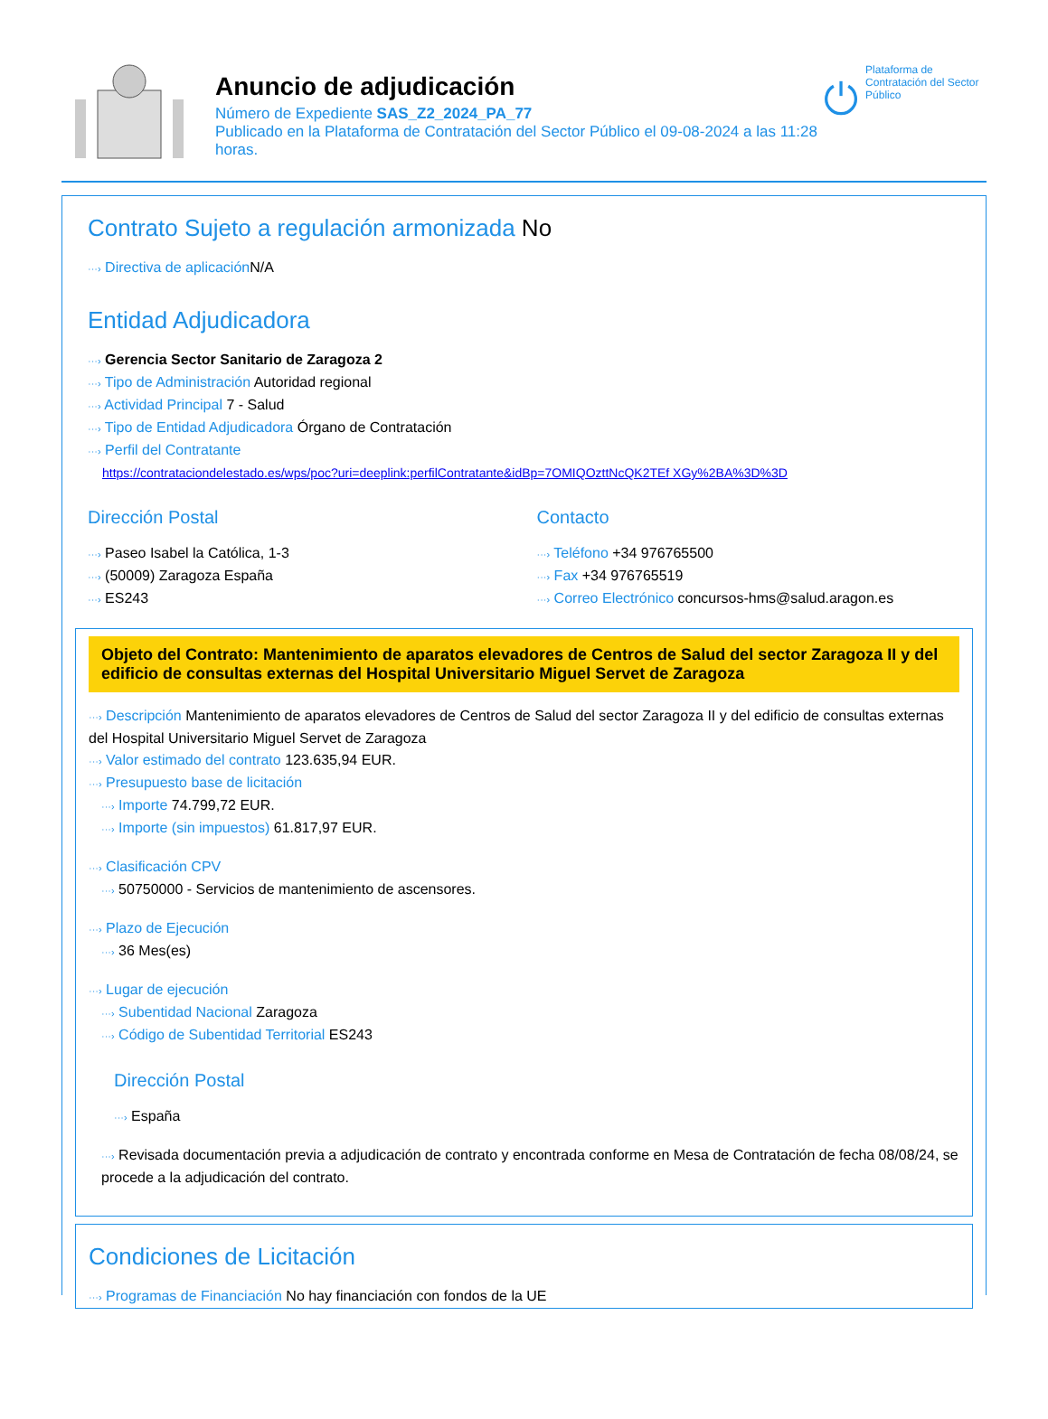Anuncio de adjudicación
Número de Expediente SAS_Z2_2024_PA_77
Publicado en la Plataforma de Contratación del Sector Público el 09-08-2024 a las 11:28 horas.
Plataforma de Contratación del Sector Público
Contrato Sujeto a regulación armonizada No
···› Directiva de aplicación N/A
Entidad Adjudicadora
···› Gerencia Sector Sanitario de Zaragoza 2
···› Tipo de Administración Autoridad regional
···› Actividad Principal 7 - Salud
···› Tipo de Entidad Adjudicadora Órgano de Contratación
···› Perfil del Contratante
https://contrataciondelestado.es/wps/poc?uri=deeplink:perfilContratante&idBp=7OMIQOzttNcQK2TEf XGy%2BA%3D%3D
Dirección Postal
···› Paseo Isabel la Católica, 1-3
···› (50009) Zaragoza España
···› ES243
Contacto
···› Teléfono +34 976765500
···› Fax +34 976765519
···› Correo Electrónico concursos-hms@salud.aragon.es
Objeto del Contrato: Mantenimiento de aparatos elevadores de Centros de Salud del sector Zaragoza II y del edificio de consultas externas del Hospital Universitario Miguel Servet de Zaragoza
···› Descripción Mantenimiento de aparatos elevadores de Centros de Salud del sector Zaragoza II y del edificio de consultas externas del Hospital Universitario Miguel Servet de Zaragoza
···› Valor estimado del contrato 123.635,94 EUR.
···› Presupuesto base de licitación
···› Importe 74.799,72 EUR.
···› Importe (sin impuestos) 61.817,97 EUR.
···› Clasificación CPV
···› 50750000 - Servicios de mantenimiento de ascensores.
···› Plazo de Ejecución
···› 36 Mes(es)
···› Lugar de ejecución
···› Subentidad Nacional Zaragoza
···› Código de Subentidad Territorial ES243
Dirección Postal
···› España
···› Revisada documentación previa a adjudicación de contrato y encontrada conforme en Mesa de Contratación de fecha 08/08/24, se procede a la adjudicación del contrato.
Condiciones de Licitación
···› Programas de Financiación No hay financiación con fondos de la UE